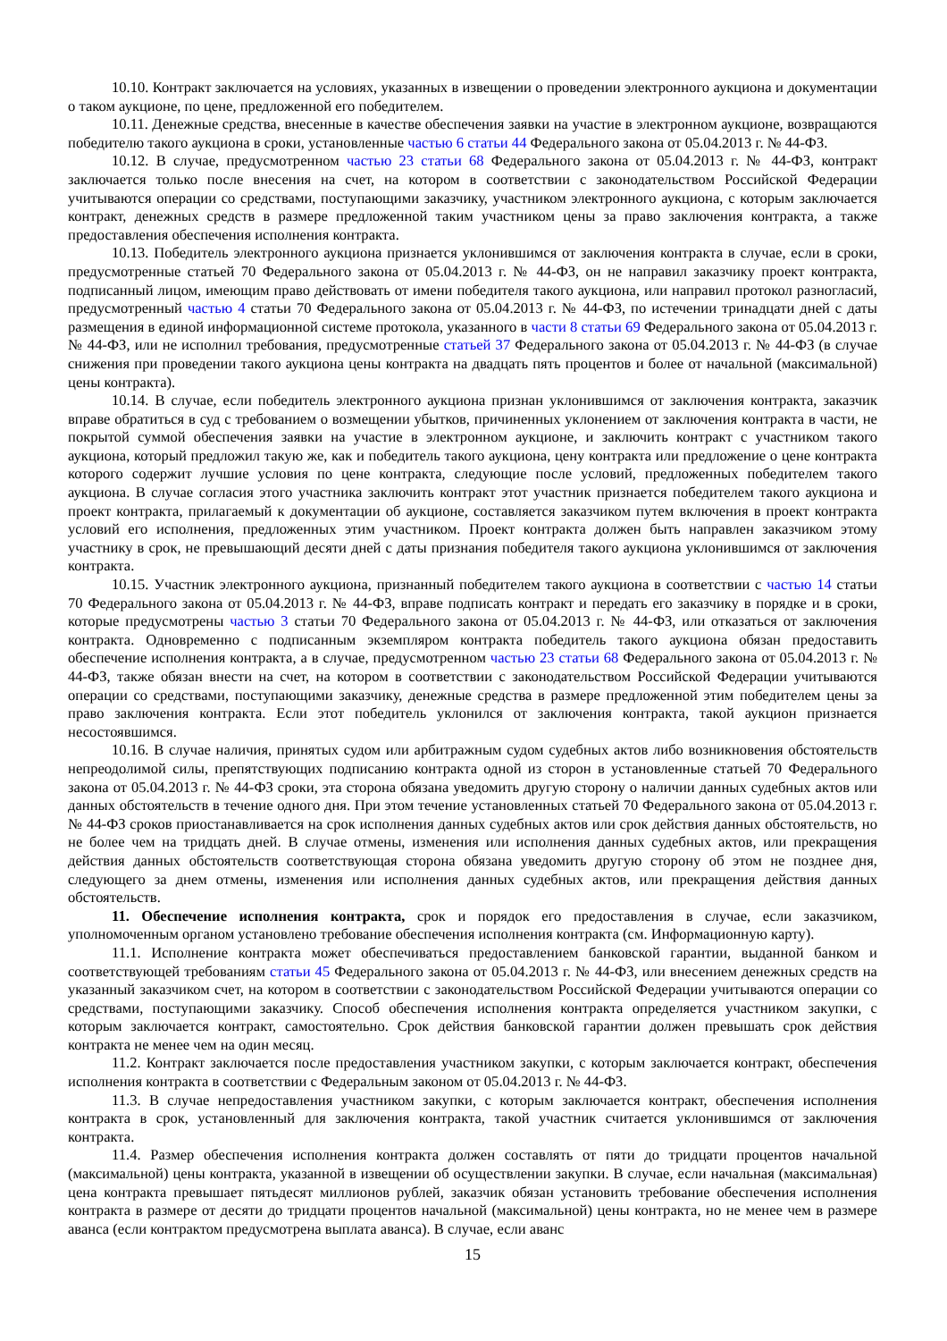10.10. Контракт заключается на условиях, указанных в извещении о проведении электронного аукциона и документации о таком аукционе, по цене, предложенной его победителем.
10.11. Денежные средства, внесенные в качестве обеспечения заявки на участие в электронном аукционе, возвращаются победителю такого аукциона в сроки, установленные частью 6 статьи 44 Федерального закона от 05.04.2013 г. № 44-ФЗ.
10.12. В случае, предусмотренном частью 23 статьи 68 Федерального закона от 05.04.2013 г. № 44-ФЗ, контракт заключается только после внесения на счет, на котором в соответствии с законодательством Российской Федерации учитываются операции со средствами, поступающими заказчику, участником электронного аукциона, с которым заключается контракт, денежных средств в размере предложенной таким участником цены за право заключения контракта, а также предоставления обеспечения исполнения контракта.
10.13. Победитель электронного аукциона признается уклонившимся от заключения контракта в случае, если в сроки, предусмотренные статьей 70 Федерального закона от 05.04.2013 г. № 44-ФЗ, он не направил заказчику проект контракта, подписанный лицом, имеющим право действовать от имени победителя такого аукциона, или направил протокол разногласий, предусмотренный частью 4 статьи 70 Федерального закона от 05.04.2013 г. № 44-ФЗ, по истечении тринадцати дней с даты размещения в единой информационной системе протокола, указанного в части 8 статьи 69 Федерального закона от 05.04.2013 г. № 44-ФЗ, или не исполнил требования, предусмотренные статьей 37 Федерального закона от 05.04.2013 г. № 44-ФЗ (в случае снижения при проведении такого аукциона цены контракта на двадцать пять процентов и более от начальной (максимальной) цены контракта).
10.14. В случае, если победитель электронного аукциона признан уклонившимся от заключения контракта, заказчик вправе обратиться в суд с требованием о возмещении убытков, причиненных уклонением от заключения контракта в части, не покрытой суммой обеспечения заявки на участие в электронном аукционе, и заключить контракт с участником такого аукциона, который предложил такую же, как и победитель такого аукциона, цену контракта или предложение о цене контракта которого содержит лучшие условия по цене контракта, следующие после условий, предложенных победителем такого аукциона. В случае согласия этого участника заключить контракт этот участник признается победителем такого аукциона и проект контракта, прилагаемый к документации об аукционе, составляется заказчиком путем включения в проект контракта условий его исполнения, предложенных этим участником. Проект контракта должен быть направлен заказчиком этому участнику в срок, не превышающий десяти дней с даты признания победителя такого аукциона уклонившимся от заключения контракта.
10.15. Участник электронного аукциона, признанный победителем такого аукциона в соответствии с частью 14 статьи 70 Федерального закона от 05.04.2013 г. № 44-ФЗ, вправе подписать контракт и передать его заказчику в порядке и в сроки, которые предусмотрены частью 3 статьи 70 Федерального закона от 05.04.2013 г. № 44-ФЗ, или отказаться от заключения контракта. Одновременно с подписанным экземпляром контракта победитель такого аукциона обязан предоставить обеспечение исполнения контракта, а в случае, предусмотренном частью 23 статьи 68 Федерального закона от 05.04.2013 г. № 44-ФЗ, также обязан внести на счет, на котором в соответствии с законодательством Российской Федерации учитываются операции со средствами, поступающими заказчику, денежные средства в размере предложенной этим победителем цены за право заключения контракта. Если этот победитель уклонился от заключения контракта, такой аукцион признается несостоявшимся.
10.16. В случае наличия, принятых судом или арбитражным судом судебных актов либо возникновения обстоятельств непреодолимой силы, препятствующих подписанию контракта одной из сторон в установленные статьей 70 Федерального закона от 05.04.2013 г. № 44-ФЗ сроки, эта сторона обязана уведомить другую сторону о наличии данных судебных актов или данных обстоятельств в течение одного дня. При этом течение установленных статьей 70 Федерального закона от 05.04.2013 г. № 44-ФЗ сроков приостанавливается на срок исполнения данных судебных актов или срок действия данных обстоятельств, но не более чем на тридцать дней. В случае отмены, изменения или исполнения данных судебных актов, или прекращения действия данных обстоятельств соответствующая сторона обязана уведомить другую сторону об этом не позднее дня, следующего за днем отмены, изменения или исполнения данных судебных актов, или прекращения действия данных обстоятельств.
11. Обеспечение исполнения контракта, срок и порядок его предоставления в случае, если заказчиком, уполномоченным органом установлено требование обеспечения исполнения контракта (см. Информационную карту).
11.1. Исполнение контракта может обеспечиваться предоставлением банковской гарантии, выданной банком и соответствующей требованиям статьи 45 Федерального закона от 05.04.2013 г. № 44-ФЗ, или внесением денежных средств на указанный заказчиком счет, на котором в соответствии с законодательством Российской Федерации учитываются операции со средствами, поступающими заказчику. Способ обеспечения исполнения контракта определяется участником закупки, с которым заключается контракт, самостоятельно. Срок действия банковской гарантии должен превышать срок действия контракта не менее чем на один месяц.
11.2. Контракт заключается после предоставления участником закупки, с которым заключается контракт, обеспечения исполнения контракта в соответствии с Федеральным законом от 05.04.2013 г. № 44-ФЗ.
11.3. В случае непредоставления участником закупки, с которым заключается контракт, обеспечения исполнения контракта в срок, установленный для заключения контракта, такой участник считается уклонившимся от заключения контракта.
11.4. Размер обеспечения исполнения контракта должен составлять от пяти до тридцати процентов начальной (максимальной) цены контракта, указанной в извещении об осуществлении закупки. В случае, если начальная (максимальная) цена контракта превышает пятьдесят миллионов рублей, заказчик обязан установить требование обеспечения исполнения контракта в размере от десяти до тридцати процентов начальной (максимальной) цены контракта, но не менее чем в размере аванса (если контрактом предусмотрена выплата аванса). В случае, если аванс
15